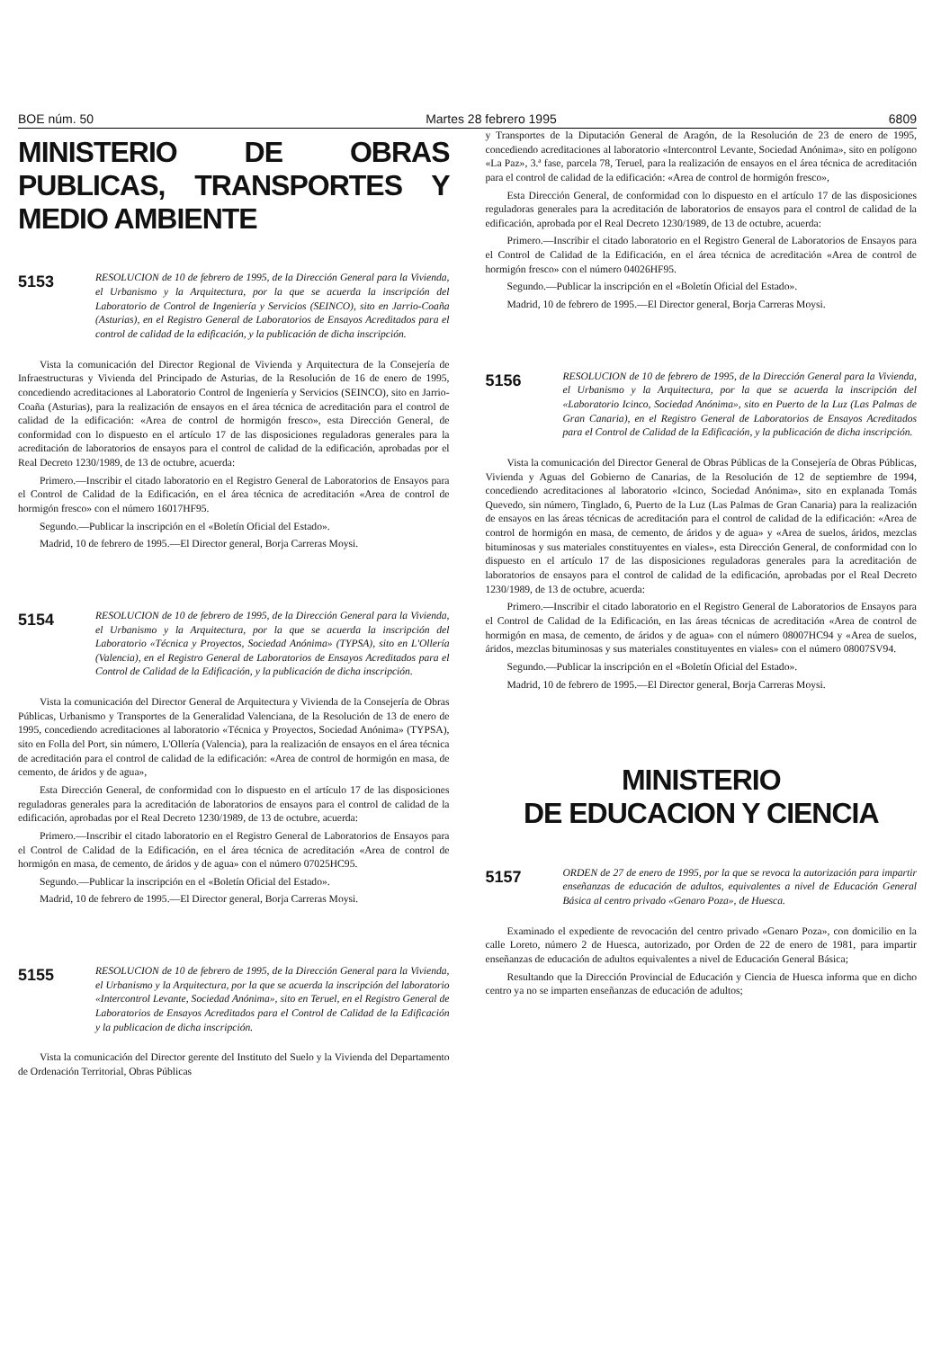BOE núm. 50 Martes 28 febrero 1995 6809
MINISTERIO DE OBRAS PUBLICAS, TRANSPORTES Y MEDIO AMBIENTE
5153
RESOLUCION de 10 de febrero de 1995, de la Dirección General para la Vivienda, el Urbanismo y la Arquitectura, por la que se acuerda la inscripción del Laboratorio de Control de Ingeniería y Servicios (SEINCO), sito en Jarrio-Coaña (Asturias), en el Registro General de Laboratorios de Ensayos Acreditados para el control de calidad de la edificación, y la publicación de dicha inscripción.
Vista la comunicación del Director Regional de Vivienda y Arquitectura de la Consejería de Infraestructuras y Vivienda del Principado de Asturias, de la Resolución de 16 de enero de 1995, concediendo acreditaciones al Laboratorio Control de Ingeniería y Servicios (SEINCO), sito en Jarrio-Coaña (Asturias), para la realización de ensayos en el área técnica de acreditación para el control de calidad de la edificación: «Area de control de hormigón fresco», esta Dirección General, de conformidad con lo dispuesto en el artículo 17 de las disposiciones reguladoras generales para la acreditación de laboratorios de ensayos para el control de calidad de la edificación, aprobadas por el Real Decreto 1230/1989, de 13 de octubre, acuerda:
Primero.—Inscribir el citado laboratorio en el Registro General de Laboratorios de Ensayos para el Control de Calidad de la Edificación, en el área técnica de acreditación «Area de control de hormigón fresco» con el número 16017HF95.
Segundo.—Publicar la inscripción en el «Boletín Oficial del Estado».
Madrid, 10 de febrero de 1995.—El Director general, Borja Carreras Moysi.
5154
RESOLUCION de 10 de febrero de 1995, de la Dirección General para la Vivienda, el Urbanismo y la Arquitectura, por la que se acuerda la inscripción del Laboratorio «Técnica y Proyectos, Sociedad Anónima» (TYPSA), sito en L'Ollería (Valencia), en el Registro General de Laboratorios de Ensayos Acreditados para el Control de Calidad de la Edificación, y la publicación de dicha inscripción.
Vista la comunicación del Director General de Arquitectura y Vivienda de la Consejería de Obras Públicas, Urbanismo y Transportes de la Generalidad Valenciana, de la Resolución de 13 de enero de 1995, concediendo acreditaciones al laboratorio «Técnica y Proyectos, Sociedad Anónima» (TYPSA), sito en Folla del Port, sin número, L'Ollería (Valencia), para la realización de ensayos en el área técnica de acreditación para el control de calidad de la edificación: «Area de control de hormigón en masa, de cemento, de áridos y de agua»,
Esta Dirección General, de conformidad con lo dispuesto en el artículo 17 de las disposiciones reguladoras generales para la acreditación de laboratorios de ensayos para el control de calidad de la edificación, aprobadas por el Real Decreto 1230/1989, de 13 de octubre, acuerda:
Primero.—Inscribir el citado laboratorio en el Registro General de Laboratorios de Ensayos para el Control de Calidad de la Edificación, en el área técnica de acreditación «Area de control de hormigón en masa, de cemento, de áridos y de agua» con el número 07025HC95.
Segundo.—Publicar la inscripción en el «Boletín Oficial del Estado».
Madrid, 10 de febrero de 1995.—El Director general, Borja Carreras Moysi.
5155
RESOLUCION de 10 de febrero de 1995, de la Dirección General para la Vivienda, el Urbanismo y la Arquitectura, por la que se acuerda la inscripción del laboratorio «Intercontrol Levante, Sociedad Anónima», sito en Teruel, en el Registro General de Laboratorios de Ensayos Acreditados para el Control de Calidad de la Edificación y la publicacion de dicha inscripción.
Vista la comunicación del Director gerente del Instituto del Suelo y la Vivienda del Departamento de Ordenación Territorial, Obras Públicas
y Transportes de la Diputación General de Aragón, de la Resolución de 23 de enero de 1995, concediendo acreditaciones al laboratorio «Intercontrol Levante, Sociedad Anónima», sito en polígono «La Paz», 3.ª fase, parcela 78, Teruel, para la realización de ensayos en el área técnica de acreditación para el control de calidad de la edificación: «Area de control de hormigón fresco»,
Esta Dirección General, de conformidad con lo dispuesto en el artículo 17 de las disposiciones reguladoras generales para la acreditación de laboratorios de ensayos para el control de calidad de la edificación, aprobada por el Real Decreto 1230/1989, de 13 de octubre, acuerda:
Primero.—Inscribir el citado laboratorio en el Registro General de Laboratorios de Ensayos para el Control de Calidad de la Edificación, en el área técnica de acreditación «Area de control de hormigón fresco» con el número 04026HF95.
Segundo.—Publicar la inscripción en el «Boletín Oficial del Estado».
Madrid, 10 de febrero de 1995.—El Director general, Borja Carreras Moysi.
5156
RESOLUCION de 10 de febrero de 1995, de la Dirección General para la Vivienda, el Urbanismo y la Arquitectura, por la que se acuerda la inscripción del «Laboratorio Icinco, Sociedad Anónima», sito en Puerto de la Luz (Las Palmas de Gran Canaria), en el Registro General de Laboratorios de Ensayos Acreditados para el Control de Calidad de la Edificación, y la publicación de dicha inscripción.
Vista la comunicación del Director General de Obras Públicas de la Consejería de Obras Públicas, Vivienda y Aguas del Gobierno de Canarias, de la Resolución de 12 de septiembre de 1994, concediendo acreditaciones al laboratorio «Icinco, Sociedad Anónima», sito en explanada Tomás Quevedo, sin número, Tinglado, 6, Puerto de la Luz (Las Palmas de Gran Canaria) para la realización de ensayos en las áreas técnicas de acreditación para el control de calidad de la edificación: «Area de control de hormigón en masa, de cemento, de áridos y de agua» y «Area de suelos, áridos, mezclas bituminosas y sus materiales constituyentes en viales», esta Dirección General, de conformidad con lo dispuesto en el artículo 17 de las disposiciones reguladoras generales para la acreditación de laboratorios de ensayos para el control de calidad de la edificación, aprobadas por el Real Decreto 1230/1989, de 13 de octubre, acuerda:
Primero.—Inscribir el citado laboratorio en el Registro General de Laboratorios de Ensayos para el Control de Calidad de la Edificación, en las áreas técnicas de acreditación «Area de control de hormigón en masa, de cemento, de áridos y de agua» con el número 08007HC94 y «Area de suelos, áridos, mezclas bituminosas y sus materiales constituyentes en viales» con el número 08007SV94.
Segundo.—Publicar la inscripción en el «Boletín Oficial del Estado».
Madrid, 10 de febrero de 1995.—El Director general, Borja Carreras Moysi.
MINISTERIO
DE EDUCACION Y CIENCIA
5157
ORDEN de 27 de enero de 1995, por la que se revoca la autorización para impartir enseñanzas de educación de adultos, equivalentes a nivel de Educación General Básica al centro privado «Genaro Poza», de Huesca.
Examinado el expediente de revocación del centro privado «Genaro Poza», con domicilio en la calle Loreto, número 2 de Huesca, autorizado, por Orden de 22 de enero de 1981, para impartir enseñanzas de educación de adultos equivalentes a nivel de Educación General Básica;
Resultando que la Dirección Provincial de Educación y Ciencia de Huesca informa que en dicho centro ya no se imparten enseñanzas de educación de adultos;